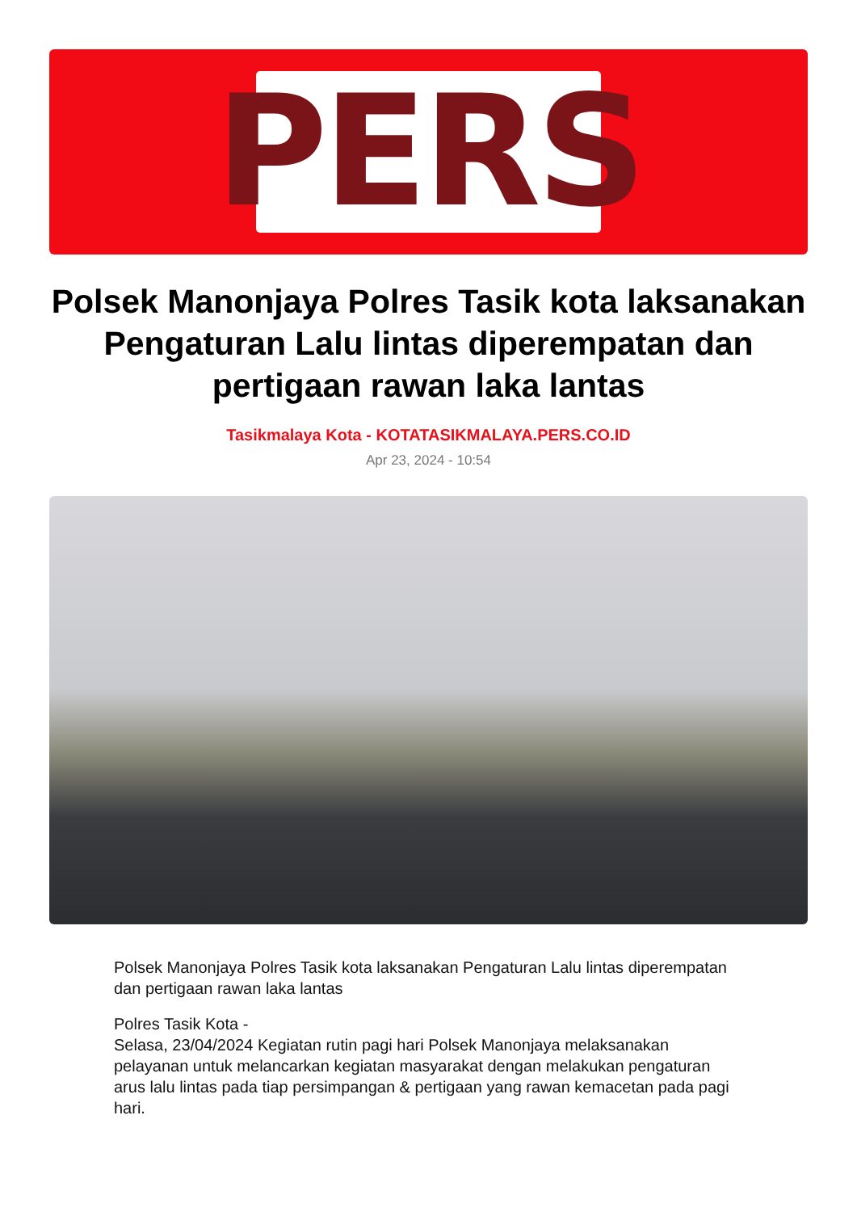PERS
Polsek Manonjaya Polres Tasik kota laksanakan Pengaturan Lalu lintas diperempatan dan pertigaan rawan laka lantas
Tasikmalaya Kota - KOTATASIKMALAYA.PERS.CO.ID
Apr 23, 2024 - 10:54
Polsek Manonjaya Polres Tasik kota laksanakan Pengaturan Lalu lintas diperempatan dan pertigaan rawan laka lantas
Polres Tasik Kota -
Selasa, 23/04/2024 Kegiatan rutin pagi hari Polsek Manonjaya melaksanakan pelayanan untuk melancarkan kegiatan masyarakat dengan melakukan pengaturan arus lalu lintas pada tiap persimpangan & pertigaan yang rawan kemacetan pada pagi hari.